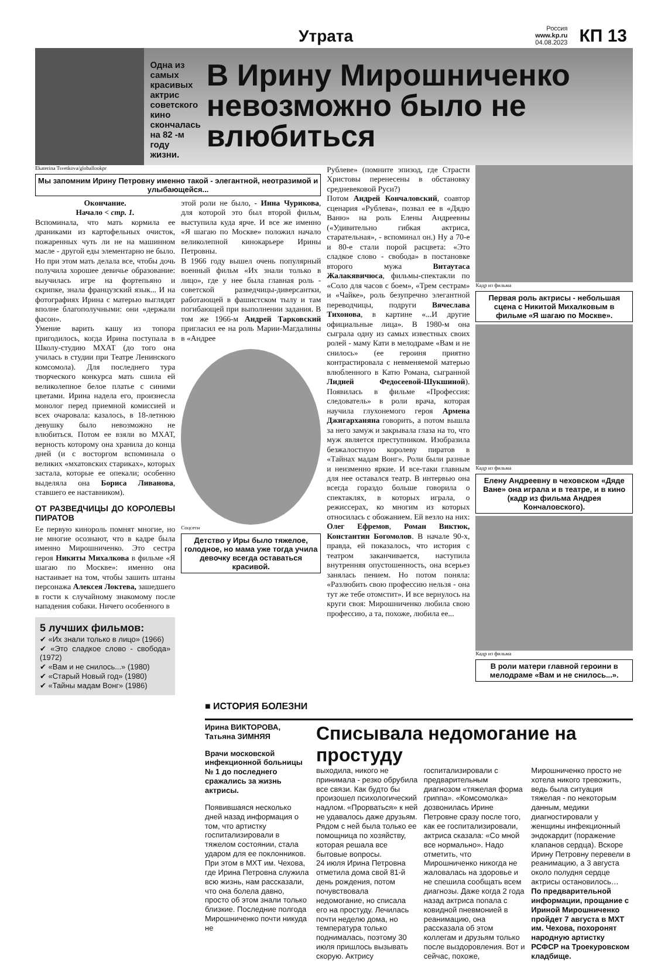Утрата
Россия
www.kp.ru
04.08.2023
КП 13
Одна из самых красивых актрис советского кино скончалась на 82 -м году жизни.
В Ирину Мирошниченко невозможно было не влюбиться
Ekaterina Tsvetkova/globallookpr
Мы запомним Ирину Петровну именно такой - элегантной, неотразимой и улыбающейся...
Окончание.
Начало < стр. 1.
Вспоминала, что мать кормила ее драниками из картофельных очисток, пожаренных чуть ли не на машинном масле - другой еды элементарно не было. Но при этом мать делала все, чтобы дочь получила хорошее девичье образование: выучилась игре на фортепьяно и скрипке, знала французский язык... И на фотографиях Ирина с матерью выглядят вполне благополучными: они «держали фасон».
Умение варить кашу из топора пригодилось, когда Ирина поступала в Школу-студию МХАТ (до того она училась в студии при Театре Ленинского комсомола). Для последнего тура творческого конкурса мать сшила ей великолепное белое платье с синими цветами. Ирина надела его, произнесла монолог перед приемной комиссией и всех очаровала: казалось, в 18-летнюю девушку было невозможно не влюбиться. Потом ее взяли во МХАТ, верность которому она хранила до конца дней (и с восторгом вспоминала о великих «мхатовских стариках», которых застала, которые ее опекали; особенно выделяла она Бориса Ливанова, ставшего ее наставником).
ОТ РАЗВЕДЧИЦЫ ДО КОРОЛЕВЫ ПИРАТОВ
Ее первую кинороль помнят многие, но не многие осознают, что в кадре была именно Мирошниченко. Это сестра героя Никиты Михалкова в фильме «Я шагаю по Москве»: именно она настаивает на том, чтобы зашить штаны персонажа Алексея Локтева, зашедшего в гости к случайному знакомому после нападения собаки. Ничего особенного в
5 лучших фильмов:
✔ «Их знали только в лицо» (1966)
✔ «Это сладкое слово - свобода» (1972)
✔ «Вам и не снилось...» (1980)
✔ «Старый Новый год» (1980)
✔ «Тайны мадам Вонг» (1986)
этой роли не было, - Инна Чурикова, для которой это был второй фильм, выступила куда ярче. И все же именно «Я шагаю по Москве» положил начало великолепной кинокарьере Ирины Петровны.
В 1966 году вышел очень популярный военный фильм «Их знали только в лицо», где у нее была главная роль - советской разведчицы-диверсантки, работающей в фашистском тылу и там погибающей при выполнении задания. В том же 1966-м Андрей Тарковский пригласил ее на роль Марии-Магдалины в «Андрее
Соцсети
Детство у Иры было тяжелое, голодное, но мама уже тогда учила девочку всегда оставаться красивой.
Рублеве» (помните эпизод, где Страсти Христовы перенесены в обстановку средневековой Руси?)
Потом Андрей Кончаловский, соавтор сценария «Рублева», позвал ее в «Дядю Ваню» на роль Елены Андреевны («Удивительно гибкая актриса, старательная», - вспоминал он.) Ну а 70-е и 80-е стали порой расцвета: «Это сладкое слово - свобода» в постановке второго мужа Витаутаса Жалакявичюса, фильмы-спектакли по «Соло для часов с боем», «Трем сестрам» и «Чайке», роль безупречно элегантной переводчицы, подруги Вячеслава Тихонова, в картине «...И другие официальные лица». В 1980-м она сыграла одну из самых известных своих ролей - маму Кати в мелодраме «Вам и не снилось» (ее героиня приятно контрастировала с невменяемой матерью влюбленного в Катю Романа, сыгранной Лидией Федосеевой-Шукшиной). Появилась в фильме «Профессия: следователь» в роли врача, которая научила глухонемого героя Армена Джигарханяна говорить, а потом вышла за него замуж и закрывала глаза на то, что муж является преступником. Изобразила безжалостную королеву пиратов в «Тайнах мадам Вонг». Роли были разные и неизменно яркие. И все-таки главным для нее оставался театр. В интервью она всегда гораздо больше говорила о спектаклях, в которых играла, о режиссерах, ко многим из которых относилась с обожанием. Ей везло на них: Олег Ефремов, Роман Виктюк, Константин Богомолов. В начале 90-х, правда, ей показалось, что история с театром заканчивается, наступила внутренняя опустошенность, она всерьез занялась пением. Но потом поняла: «Разлюбить свою профессию нельзя - она тут же тебе отомстит». И все вернулось на круги своя: Мирошниченко любила свою профессию, а та, похоже, любила ее...
Кадр из фильма
Первая роль актрисы - небольшая сцена с Никитой Михалковым в фильме «Я шагаю по Москве».
Кадр из фильма
Елену Андреевну в чеховском «Дяде Ване» она играла и в театре, и в кино (кадр из фильма Андрея Кончаловского).
Кадр из фильма
В роли матери главной героини в мелодраме «Вам и не снилось...».
■ ИСТОРИЯ БОЛЕЗНИ
Ирина ВИКТОРОВА,
Татьяна ЗИМНЯЯ
Врачи московской инфекционной больницы № 1 до последнего сражались за жизнь актрисы.
Появившаяся несколько дней назад информация о том, что артистку госпитализировали в тяжелом состоянии, стала ударом для ее поклонников. При этом в МХТ им. Чехова, где Ирина Петровна служила всю жизнь, нам рассказали, что она болела давно, просто об этом знали только близкие. Последние полгода Мирошниченко почти никуда не
Списывала недомогание на простуду
выходила, никого не принимала - резко обрубила все связи. Как будто бы произошел психологический надлом. «Прорваться» к ней не удавалось даже друзьям. Рядом с ней была только ее помощница по хозяйству, которая решала все бытовые вопросы.
24 июля Ирина Петровна отметила дома свой 81-й день рождения, потом почувствовала недомогание, но списала его на простуду. Лечилась почти неделю дома, но температура только поднималась, поэтому 30 июля пришлось вызывать скорую. Актрису госпитализировали с предварительным диагнозом «тяжелая форма гриппа». «Комсомолка» дозвонилась Ирине Петровне сразу после того, как ее госпитализировали, актриса сказала: «Со мной все нормально». Надо отметить, что Мирошниченко никогда не жаловалась на здоровье и не спешила сообщать всем диагнозы. Даже когда 2 года назад актриса попала с ковидной пневмонией в реанимацию, она рассказала об этом коллегам и друзьям только после выздоровления. Вот и сейчас, похоже, Мирошниченко просто не хотела никого тревожить, ведь была ситуация тяжелая - по некоторым данным, медики диагностировали у женщины инфекционный эндокардит (поражение клапанов сердца). Вскоре Ирину Петровну перевели в реанимацию, а 3 августа около полудня сердце актрисы остановилось…
По предварительной информации, прощание с Ириной Мирошниченко пройдет 7 августа в МХТ им. Чехова, похоронят народную артистку РСФСР на Троекуровском кладбище.